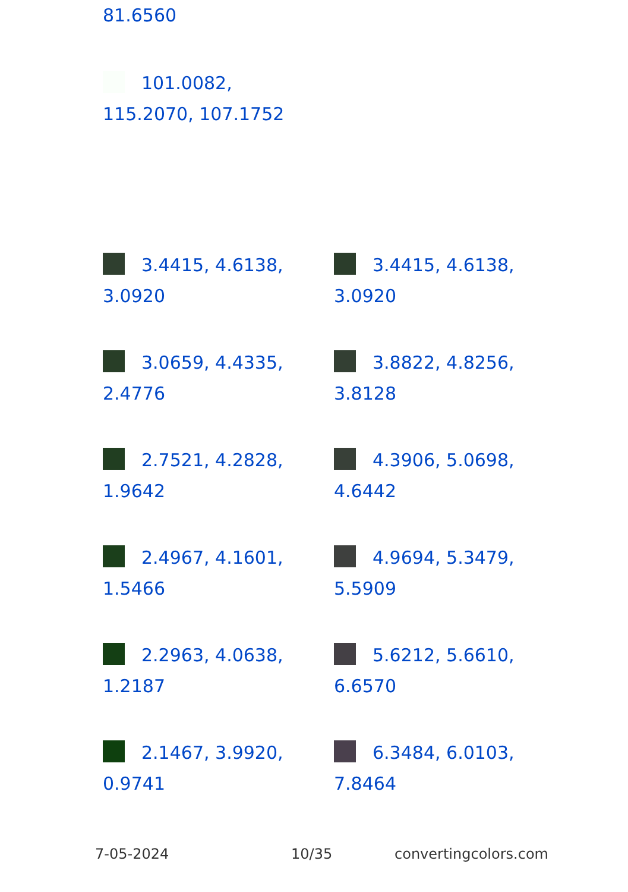81.6560
101.0082, 115.2070, 107.1752
3.4415, 4.6138, 3.0920
3.4415, 4.6138, 3.0920
3.0659, 4.4335, 2.4776
3.8822, 4.8256, 3.8128
2.7521, 4.2828, 1.9642
4.3906, 5.0698, 4.6442
2.4967, 4.1601, 1.5466
4.9694, 5.3479, 5.5909
2.2963, 4.0638, 1.2187
5.6212, 5.6610, 6.6570
2.1467, 3.9920, 0.9741
6.3484, 6.0103, 7.8464
7-05-2024 10/35 convertingcolors.com